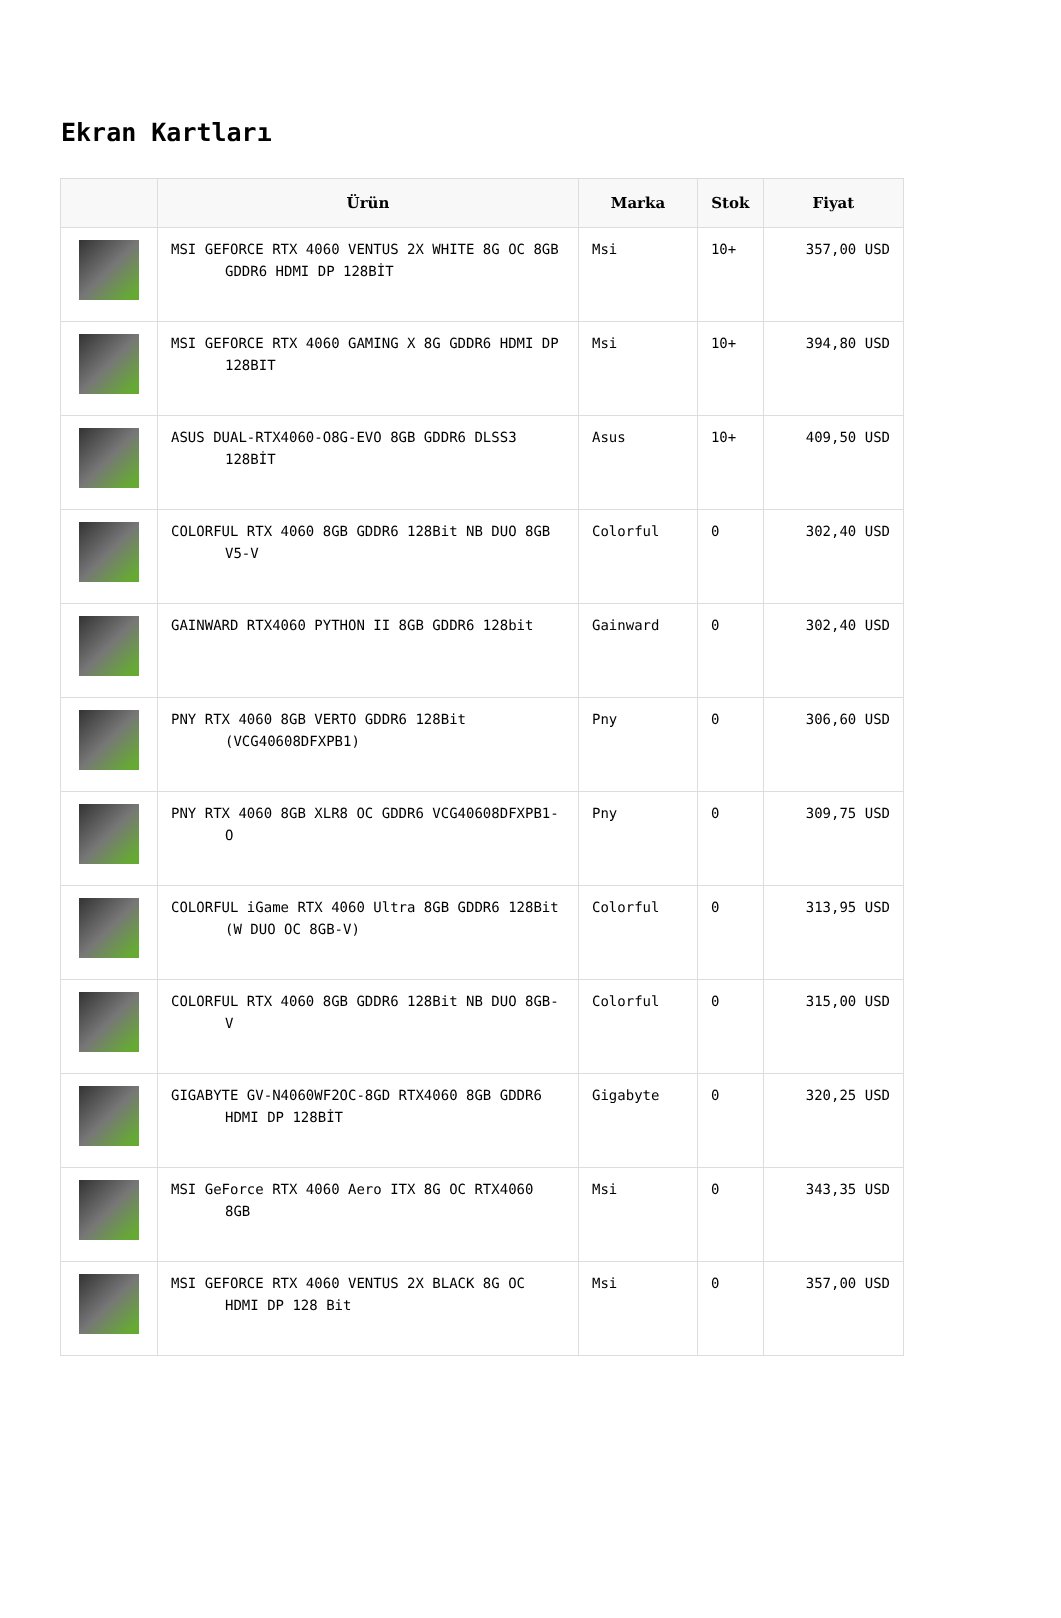Ekran Kartları
| | Ürün | Marka | Stok | Fiyat |
| --- | --- | --- | --- | --- |
| | MSI GEFORCE RTX 4060 VENTUS 2X WHITE 8G OC 8GB GDDR6 HDMI DP 128BİT | Msi | 10+ | 357,00 USD |
| | MSI GEFORCE RTX 4060 GAMING X 8G GDDR6 HDMI DP 128BIT | Msi | 10+ | 394,80 USD |
| | ASUS DUAL-RTX4060-O8G-EVO 8GB GDDR6 DLSS3 128BİT | Asus | 10+ | 409,50 USD |
| | COLORFUL RTX 4060 8GB GDDR6 128Bit NB DUO 8GB V5-V | Colorful | 0 | 302,40 USD |
| | GAINWARD RTX4060 PYTHON II 8GB GDDR6 128bit | Gainward | 0 | 302,40 USD |
| | PNY RTX 4060 8GB VERTO GDDR6 128Bit (VCG40608DFXPB1) | Pny | 0 | 306,60 USD |
| | PNY RTX 4060 8GB XLR8 OC GDDR6 VCG40608DFXPB1-O | Pny | 0 | 309,75 USD |
| | COLORFUL iGame RTX 4060 Ultra 8GB GDDR6 128Bit (W DUO OC 8GB-V) | Colorful | 0 | 313,95 USD |
| | COLORFUL RTX 4060 8GB GDDR6 128Bit NB DUO 8GB-V | Colorful | 0 | 315,00 USD |
| | GIGABYTE GV-N4060WF2OC-8GD RTX4060 8GB GDDR6 HDMI DP 128BİT | Gigabyte | 0 | 320,25 USD |
| | MSI GeForce RTX 4060 Aero ITX 8G OC RTX4060 8GB | Msi | 0 | 343,35 USD |
| | MSI GEFORCE RTX 4060 VENTUS 2X BLACK 8G OC HDMI DP 128 Bit | Msi | 0 | 357,00 USD |